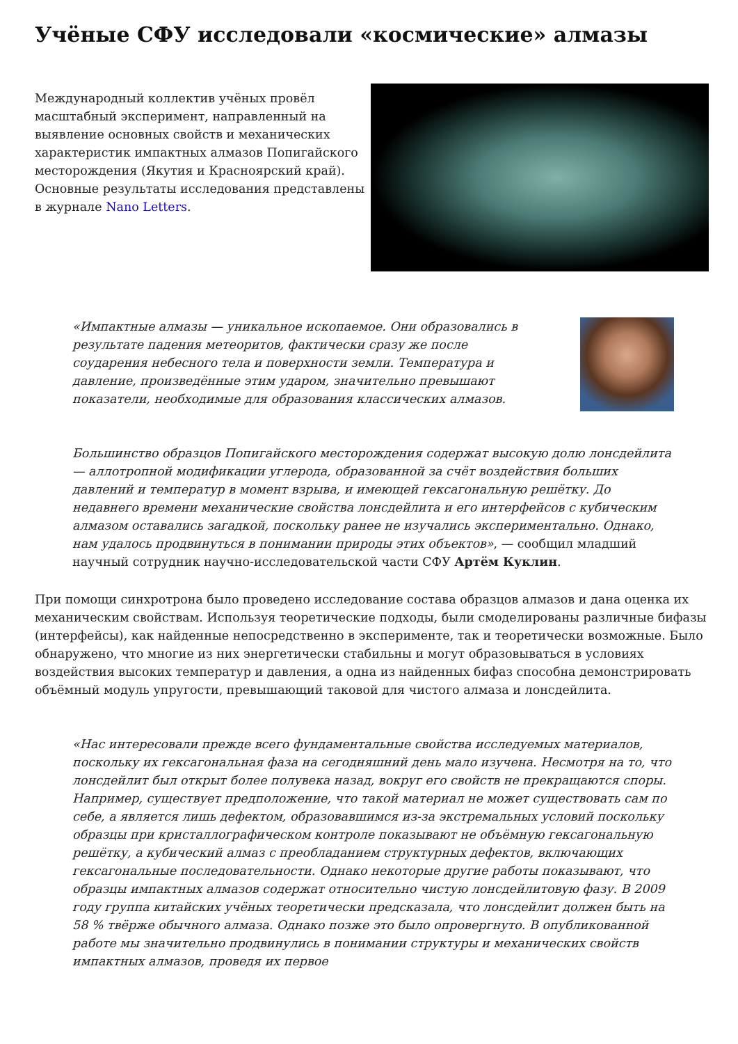Учёные СФУ исследовали «космические» алмазы
Международный коллектив учёных провёл масштабный эксперимент, направленный на выявление основных свойств и механических характеристик импактных алмазов Попигайского месторождения (Якутия и Красноярский край). Основные результаты исследования представлены в журнале Nano Letters.
«Импактные алмазы — уникальное ископаемое. Они образовались в результате падения метеоритов, фактически сразу же после соударения небесного тела и поверхности земли. Температура и давление, произведённые этим ударом, значительно превышают показатели, необходимые для образования классических алмазов.
Большинство образцов Попигайского месторождения содержат высокую долю лонсдейлита — аллотропной модификации углерода, образованной за счёт воздействия больших давлений и температур в момент взрыва, и имеющей гексагональную решётку. До недавнего времени механические свойства лонсдейлита и его интерфейсов с кубическим алмазом оставались загадкой, поскольку ранее не изучались экспериментально. Однако, нам удалось продвинуться в понимании природы этих объектов», — сообщил младший научный сотрудник научно-исследовательской части СФУ Артём Куклин.
При помощи синхротрона было проведено исследование состава образцов алмазов и дана оценка их механическим свойствам. Используя теоретические подходы, были смоделированы различные бифазы (интерфейсы), как найденные непосредственно в эксперименте, так и теоретически возможные. Было обнаружено, что многие из них энергетически стабильны и могут образовываться в условиях воздействия высоких температур и давления, а одна из найденных бифаз способна демонстрировать объёмный модуль упругости, превышающий таковой для чистого алмаза и лонсдейлита.
«Нас интересовали прежде всего фундаментальные свойства исследуемых материалов, поскольку их гексагональная фаза на сегодняшний день мало изучена. Несмотря на то, что лонсдейлит был открыт более полувека назад, вокруг его свойств не прекращаются споры. Например, существует предположение, что такой материал не может существовать сам по себе, а является лишь дефектом, образовавшимся из-за экстремальных условий поскольку образцы при кристаллографическом контроле показывают не объёмную гексагональную решётку, а кубический алмаз с преобладанием структурных дефектов, включающих гексагональные последовательности. Однако некоторые другие работы показывают, что образцы импактных алмазов содержат относительно чистую лонсдейлитовую фазу. В 2009 году группа китайских учёных теоретически предсказала, что лонсдейлит должен быть на 58 % твёрже обычного алмаза. Однако позже это было опровергнуто. В опубликованной работе мы значительно продвинулись в понимании структуры и механических свойств импактных алмазов, проведя их первое